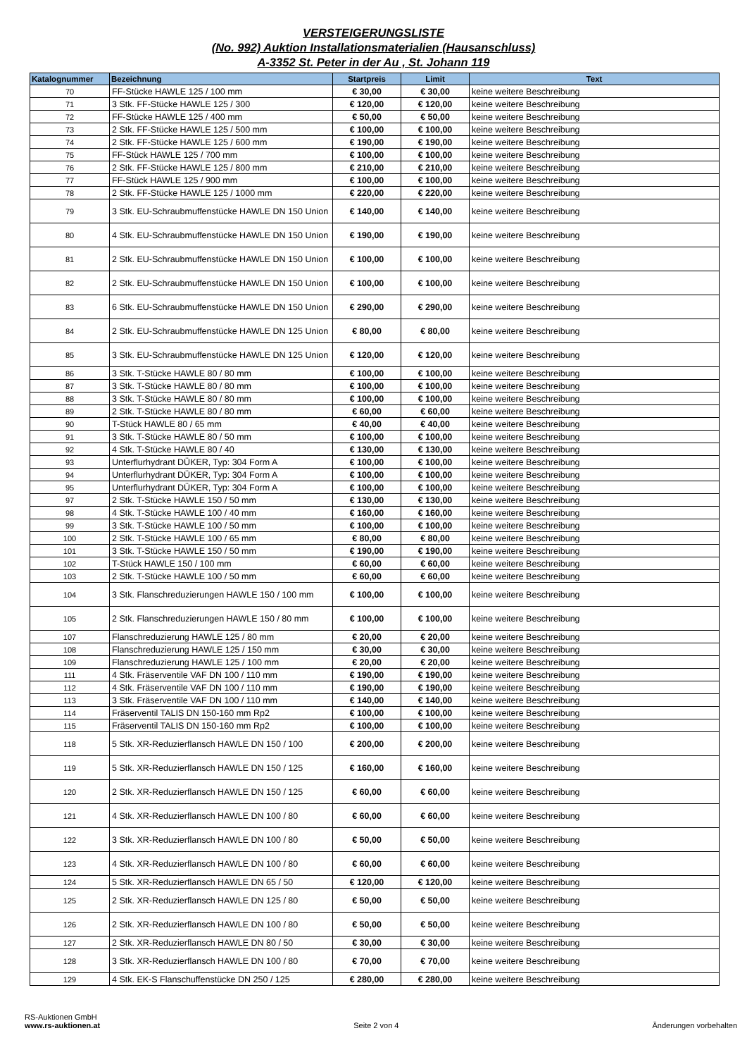VERSTEIGERUNGSLISTE
(No. 992) Auktion Installationsmaterialien (Hausanschluss)
A-3352 St. Peter in der Au , St. Johann 119
| Katalognummer | Bezeichnung | Startpreis | Limit | Text |
| --- | --- | --- | --- | --- |
| 70 | FF-Stücke HAWLE 125 / 100 mm | € 30,00 | € 30,00 | keine weitere Beschreibung |
| 71 | 3 Stk. FF-Stücke HAWLE 125 / 300 | € 120,00 | € 120,00 | keine weitere Beschreibung |
| 72 | FF-Stücke HAWLE 125 / 400 mm | € 50,00 | € 50,00 | keine weitere Beschreibung |
| 73 | 2 Stk. FF-Stücke HAWLE 125 / 500 mm | € 100,00 | € 100,00 | keine weitere Beschreibung |
| 74 | 2 Stk. FF-Stücke HAWLE 125 / 600 mm | € 190,00 | € 190,00 | keine weitere Beschreibung |
| 75 | FF-Stück HAWLE 125 / 700 mm | € 100,00 | € 100,00 | keine weitere Beschreibung |
| 76 | 2 Stk. FF-Stücke HAWLE 125 / 800 mm | € 210,00 | € 210,00 | keine weitere Beschreibung |
| 77 | FF-Stück HAWLE 125 / 900 mm | € 100,00 | € 100,00 | keine weitere Beschreibung |
| 78 | 2 Stk. FF-Stücke HAWLE 125 / 1000 mm | € 220,00 | € 220,00 | keine weitere Beschreibung |
| 79 | 3 Stk. EU-Schraubmuffenstücke HAWLE DN 150 Union | € 140,00 | € 140,00 | keine weitere Beschreibung |
| 80 | 4 Stk. EU-Schraubmuffenstücke HAWLE DN 150 Union | € 190,00 | € 190,00 | keine weitere Beschreibung |
| 81 | 2 Stk. EU-Schraubmuffenstücke HAWLE DN 150 Union | € 100,00 | € 100,00 | keine weitere Beschreibung |
| 82 | 2 Stk. EU-Schraubmuffenstücke HAWLE DN 150 Union | € 100,00 | € 100,00 | keine weitere Beschreibung |
| 83 | 6 Stk. EU-Schraubmuffenstücke HAWLE DN 150 Union | € 290,00 | € 290,00 | keine weitere Beschreibung |
| 84 | 2 Stk. EU-Schraubmuffenstücke HAWLE DN 125 Union | € 80,00 | € 80,00 | keine weitere Beschreibung |
| 85 | 3 Stk. EU-Schraubmuffenstücke HAWLE DN 125 Union | € 120,00 | € 120,00 | keine weitere Beschreibung |
| 86 | 3 Stk. T-Stücke HAWLE 80 / 80 mm | € 100,00 | € 100,00 | keine weitere Beschreibung |
| 87 | 3 Stk. T-Stücke HAWLE 80 / 80 mm | € 100,00 | € 100,00 | keine weitere Beschreibung |
| 88 | 3 Stk. T-Stücke HAWLE 80 / 80 mm | € 100,00 | € 100,00 | keine weitere Beschreibung |
| 89 | 2 Stk. T-Stücke HAWLE 80 / 80 mm | € 60,00 | € 60,00 | keine weitere Beschreibung |
| 90 | T-Stück HAWLE 80 / 65 mm | € 40,00 | € 40,00 | keine weitere Beschreibung |
| 91 | 3 Stk. T-Stücke HAWLE 80 / 50 mm | € 100,00 | € 100,00 | keine weitere Beschreibung |
| 92 | 4 Stk. T-Stücke HAWLE 80 / 40 | € 130,00 | € 130,00 | keine weitere Beschreibung |
| 93 | Unterflurhydrant DÜKER, Typ: 304 Form A | € 100,00 | € 100,00 | keine weitere Beschreibung |
| 94 | Unterflurhydrant DÜKER, Typ: 304 Form A | € 100,00 | € 100,00 | keine weitere Beschreibung |
| 95 | Unterflurhydrant DÜKER, Typ: 304 Form A | € 100,00 | € 100,00 | keine weitere Beschreibung |
| 97 | 2 Stk. T-Stücke HAWLE 150 / 50 mm | € 130,00 | € 130,00 | keine weitere Beschreibung |
| 98 | 4 Stk. T-Stücke HAWLE 100 / 40 mm | € 160,00 | € 160,00 | keine weitere Beschreibung |
| 99 | 3 Stk. T-Stücke HAWLE 100 / 50 mm | € 100,00 | € 100,00 | keine weitere Beschreibung |
| 100 | 2 Stk. T-Stücke HAWLE 100 / 65 mm | € 80,00 | € 80,00 | keine weitere Beschreibung |
| 101 | 3 Stk. T-Stücke HAWLE 150 / 50 mm | € 190,00 | € 190,00 | keine weitere Beschreibung |
| 102 | T-Stück HAWLE 150 / 100 mm | € 60,00 | € 60,00 | keine weitere Beschreibung |
| 103 | 2 Stk. T-Stücke HAWLE 100 / 50 mm | € 60,00 | € 60,00 | keine weitere Beschreibung |
| 104 | 3 Stk. Flanschreduzierungen HAWLE 150 / 100 mm | € 100,00 | € 100,00 | keine weitere Beschreibung |
| 105 | 2 Stk. Flanschreduzierungen HAWLE 150 / 80 mm | € 100,00 | € 100,00 | keine weitere Beschreibung |
| 107 | Flanschreduzierung HAWLE 125 / 80 mm | € 20,00 | € 20,00 | keine weitere Beschreibung |
| 108 | Flanschreduzierung HAWLE 125 / 150 mm | € 30,00 | € 30,00 | keine weitere Beschreibung |
| 109 | Flanschreduzierung HAWLE 125 / 100 mm | € 20,00 | € 20,00 | keine weitere Beschreibung |
| 111 | 4 Stk. Fräserventile VAF DN 100 / 110 mm | € 190,00 | € 190,00 | keine weitere Beschreibung |
| 112 | 4 Stk. Fräserventile VAF DN 100 / 110 mm | € 190,00 | € 190,00 | keine weitere Beschreibung |
| 113 | 3 Stk. Fräserventile VAF DN 100 / 110 mm | € 140,00 | € 140,00 | keine weitere Beschreibung |
| 114 | Fräserventil TALIS DN 150-160 mm Rp2 | € 100,00 | € 100,00 | keine weitere Beschreibung |
| 115 | Fräserventil TALIS DN 150-160 mm Rp2 | € 100,00 | € 100,00 | keine weitere Beschreibung |
| 118 | 5 Stk. XR-Reduzierflansch HAWLE DN 150 / 100 | € 200,00 | € 200,00 | keine weitere Beschreibung |
| 119 | 5 Stk. XR-Reduzierflansch HAWLE DN 150 / 125 | € 160,00 | € 160,00 | keine weitere Beschreibung |
| 120 | 2 Stk. XR-Reduzierflansch HAWLE DN 150 / 125 | € 60,00 | € 60,00 | keine weitere Beschreibung |
| 121 | 4 Stk. XR-Reduzierflansch HAWLE DN 100 / 80 | € 60,00 | € 60,00 | keine weitere Beschreibung |
| 122 | 3 Stk. XR-Reduzierflansch HAWLE DN 100 / 80 | € 50,00 | € 50,00 | keine weitere Beschreibung |
| 123 | 4 Stk. XR-Reduzierflansch HAWLE DN 100 / 80 | € 60,00 | € 60,00 | keine weitere Beschreibung |
| 124 | 5 Stk. XR-Reduzierflansch HAWLE DN 65 / 50 | € 120,00 | € 120,00 | keine weitere Beschreibung |
| 125 | 2 Stk. XR-Reduzierflansch HAWLE DN 125 / 80 | € 50,00 | € 50,00 | keine weitere Beschreibung |
| 126 | 2 Stk. XR-Reduzierflansch HAWLE DN 100 / 80 | € 50,00 | € 50,00 | keine weitere Beschreibung |
| 127 | 2 Stk. XR-Reduzierflansch HAWLE DN 80 / 50 | € 30,00 | € 30,00 | keine weitere Beschreibung |
| 128 | 3 Stk. XR-Reduzierflansch HAWLE DN 100 / 80 | € 70,00 | € 70,00 | keine weitere Beschreibung |
| 129 | 4 Stk. EK-S Flanschuffenstücke DN 250 / 125 | € 280,00 | € 280,00 | keine weitere Beschreibung |
RS-Auktionen GmbH
www.rs-auktionen.at
Seite 2 von 4
Änderungen vorbehalten